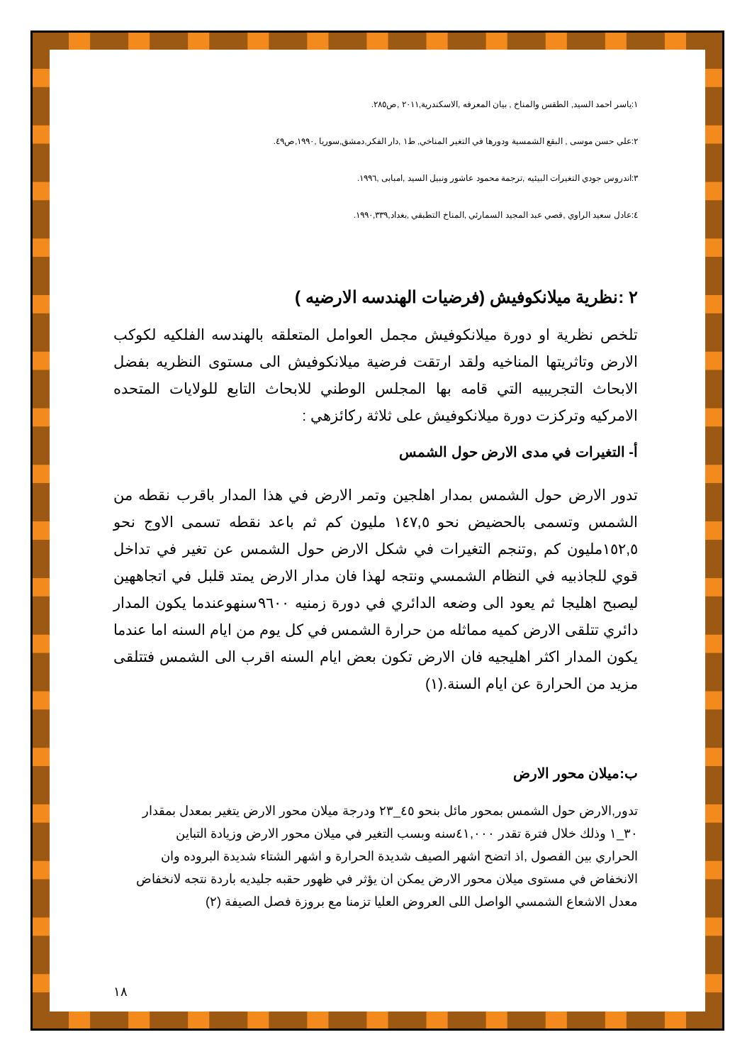١:ياسر احمد السيد, الطقس والمناخ , بيان المعرفه ,الاسكندرية,٢٠١١ ,ص٢٨٥.
٢:علي حسن موسى , البقع الشمسية ودورها في التغير المناخي, ط١ ,دار الفكر,دمشق,سوريا ,١٩٩٠,ص٤٩.
٣:اندروس جودي التغيرات البيئيه ,ترجمة محمود عاشور ونبيل السيد ,امبابى ,١٩٩٦.
٤:عادل سعيد الراوي ,قصي عبد المجيد السمارئي ,المناخ التطبقي ,بغداد,١٩٩٠,٣٣٩.
٢ :نظرية ميلانكوفيش (فرضيات الهندسه الارضيه )
تلخص نظرية او دورة ميلانكوفيش مجمل العوامل المتعلقه بالهندسه الفلكيه لكوكب الارض وتاثريتها المناخيه ولقد ارتقت فرضية ميلانكوفيش الى مستوى النظريه بفضل الابحاث التجريبيه التي قامه بها المجلس الوطني للابحاث التابع للولايات المتحده الامركيه وتركزت دورة ميلانكوفيش على ثلاثة ركائزهي :
أ- التغيرات في مدى الارض حول الشمس
تدور الارض حول الشمس بمدار اهلجين وتمر الارض في هذا المدار باقرب نقطه من الشمس وتسمى بالحضيض نحو ١٤٧,٥ مليون كم ثم باعد نقطه تسمى الاوج نحو ١٥٢,٥مليون كم ,وتنجم التغيرات في شكل الارض حول الشمس عن تغير في تداخل قوي للجاذبيه في النظام الشمسي ونتجه لهذا فان مدار الارض يمتد قلبل في اتجاههين ليصبح اهليجا ثم يعود الى وضعه الدائري في دورة زمنيه ٩٦٠٠سنهوعندما يكون المدار دائري تتلقى الارض كميه مماثله من حرارة الشمس في كل يوم من ايام السنه اما عندما يكون المدار اكثر اهليجيه فان الارض تكون بعض ايام السنه اقرب الى الشمس فتتلقى مزيد من الحرارة عن ايام السنة.(١)
ب:ميلان محور الارض
تدور,الارض حول الشمس بمحور مائل بنحو ٤٥_٢٣ ودرجة ميلان محور الارض يتغير بمعدل بمقدار ٣٠_١ وذلك خلال فترة تقدر ٤١,٠٠٠سنه وبسب التغير في ميلان محور الارض وزيادة التباين الحراري بين الفصول ,اذ اتضح اشهر الصيف شديدة الحرارة و اشهر الشتاء شديدة البروده وان الانخفاض في مستوى ميلان محور الارض يمكن ان يؤثر في ظهور حقبه جليديه باردة نتجه لانخفاض معدل الاشعاع الشمسي الواصل اللى العروض العليا تزمنا مع بروزة فصل الصيفة (٢)
١٨